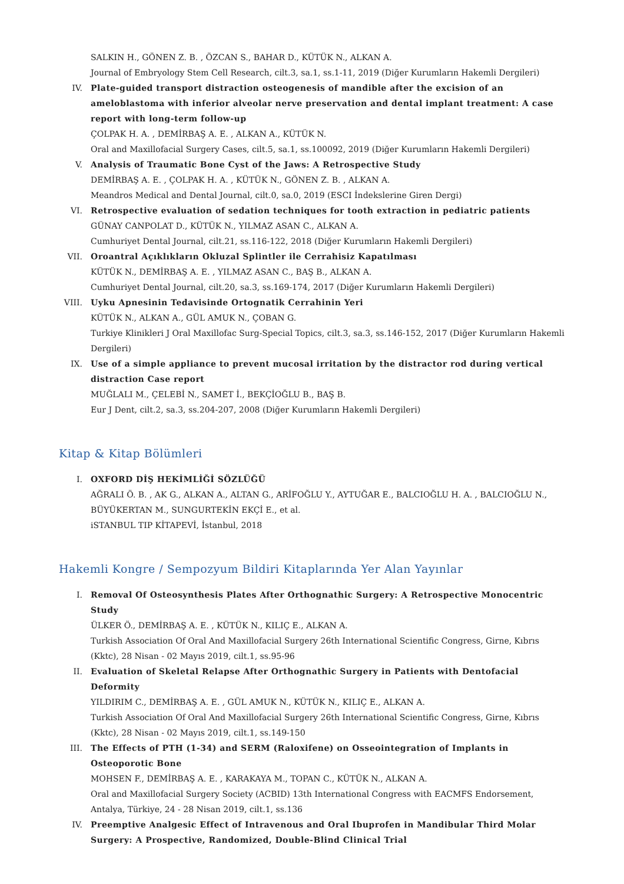SALKIN H., GÖNEN Z. B. , ÖZCAN S., BAHAR D., KÜTÜK N., ALKAN A.
Journal of Embryology Stem Cell Research, cilt.3, sa.1, ss.1-11, 2019 (Diğer Kurumların Hakemli Dergileri)
IV. Plate-guided transport distraction osteogenesis of mandible after the excision of an ameloblastoma with inferior alveolar nerve preservation and dental implant treatment: A case report with long-term follow-up
ÇOLPAK H. A. , DEMİRBAŞ A. E. , ALKAN A., KÜTÜK N.
Oral and Maxillofacial Surgery Cases, cilt.5, sa.1, ss.100092, 2019 (Diğer Kurumların Hakemli Dergileri)
V. Analysis of Traumatic Bone Cyst of the Jaws: A Retrospective Study
DEMİRBAŞ A. E. , ÇOLPAK H. A. , KÜTÜK N., GÖNEN Z. B. , ALKAN A.
Meandros Medical and Dental Journal, cilt.0, sa.0, 2019 (ESCI İndekslerine Giren Dergi)
VI. Retrospective evaluation of sedation techniques for tooth extraction in pediatric patients
GÜNAY CANPOLAT D., KÜTÜK N., YILMAZ ASAN C., ALKAN A.
Cumhuriyet Dental Journal, cilt.21, ss.116-122, 2018 (Diğer Kurumların Hakemli Dergileri)
VII. Oroantral Açıklıkların Okluzal Splintler ile Cerrahisiz Kapatılması
KÜTÜK N., DEMİRBAŞ A. E. , YILMAZ ASAN C., BAŞ B., ALKAN A.
Cumhuriyet Dental Journal, cilt.20, sa.3, ss.169-174, 2017 (Diğer Kurumların Hakemli Dergileri)
VIII.
Uyku Apnesinin Tedavisinde Ortognatik Cerrahinin Yeri
KÜTÜK N., ALKAN A., GÜL AMUK N., ÇOBAN G.
Turkiye Klinikleri J Oral Maxillofac Surg-Special Topics, cilt.3, sa.3, ss.146-152, 2017 (Diğer Kurumların Hakemli Dergileri)
IX. Use of a simple appliance to prevent mucosal irritation by the distractor rod during vertical distraction Case report
MUĞLALI M., ÇELEBİ N., SAMET İ., BEKÇİOĞLU B., BAŞ B.
Eur J Dent, cilt.2, sa.3, ss.204-207, 2008 (Diğer Kurumların Hakemli Dergileri)
Kitap & Kitap Bölümleri
I. OXFORD DİŞ HEKİMLİĞİ SÖZLÜĞÜ
AĞRALI Ö. B. , AK G., ALKAN A., ALTAN G., ARİFOĞLU Y., AYTUĞAR E., BALCIOĞLU H. A. , BALCIOĞLU N., BÜYÜKERTAN M., SUNGURTEKİN EKÇİ E., et al.
iSTANBUL TIP KİTAPEVİ, İstanbul, 2018
Hakemli Kongre / Sempozyum Bildiri Kitaplarında Yer Alan Yayınlar
I. Removal Of Osteosynthesis Plates After Orthognathic Surgery: A Retrospective Monocentric Study
ÜLKER Ö., DEMİRBAŞ A. E. , KÜTÜK N., KILIÇ E., ALKAN A.
Turkish Association Of Oral And Maxillofacial Surgery 26th International Scientific Congress, Girne, Kıbrıs (Kktc), 28 Nisan - 02 Mayıs 2019, cilt.1, ss.95-96
II. Evaluation of Skeletal Relapse After Orthognathic Surgery in Patients with Dentofacial Deformity
YILDIRIM C., DEMİRBAŞ A. E. , GÜL AMUK N., KÜTÜK N., KILIÇ E., ALKAN A.
Turkish Association Of Oral And Maxillofacial Surgery 26th International Scientific Congress, Girne, Kıbrıs (Kktc), 28 Nisan - 02 Mayıs 2019, cilt.1, ss.149-150
III. The Effects of PTH (1-34) and SERM (Raloxifene) on Osseointegration of Implants in Osteoporotic Bone
MOHSEN F., DEMİRBAŞ A. E. , KARAKAYA M., TOPAN C., KÜTÜK N., ALKAN A.
Oral and Maxillofacial Surgery Society (ACBID) 13th International Congress with EACMFS Endorsement, Antalya, Türkiye, 24 - 28 Nisan 2019, cilt.1, ss.136
IV. Preemptive Analgesic Effect of Intravenous and Oral Ibuprofen in Mandibular Third Molar Surgery: A Prospective, Randomized, Double-Blind Clinical Trial